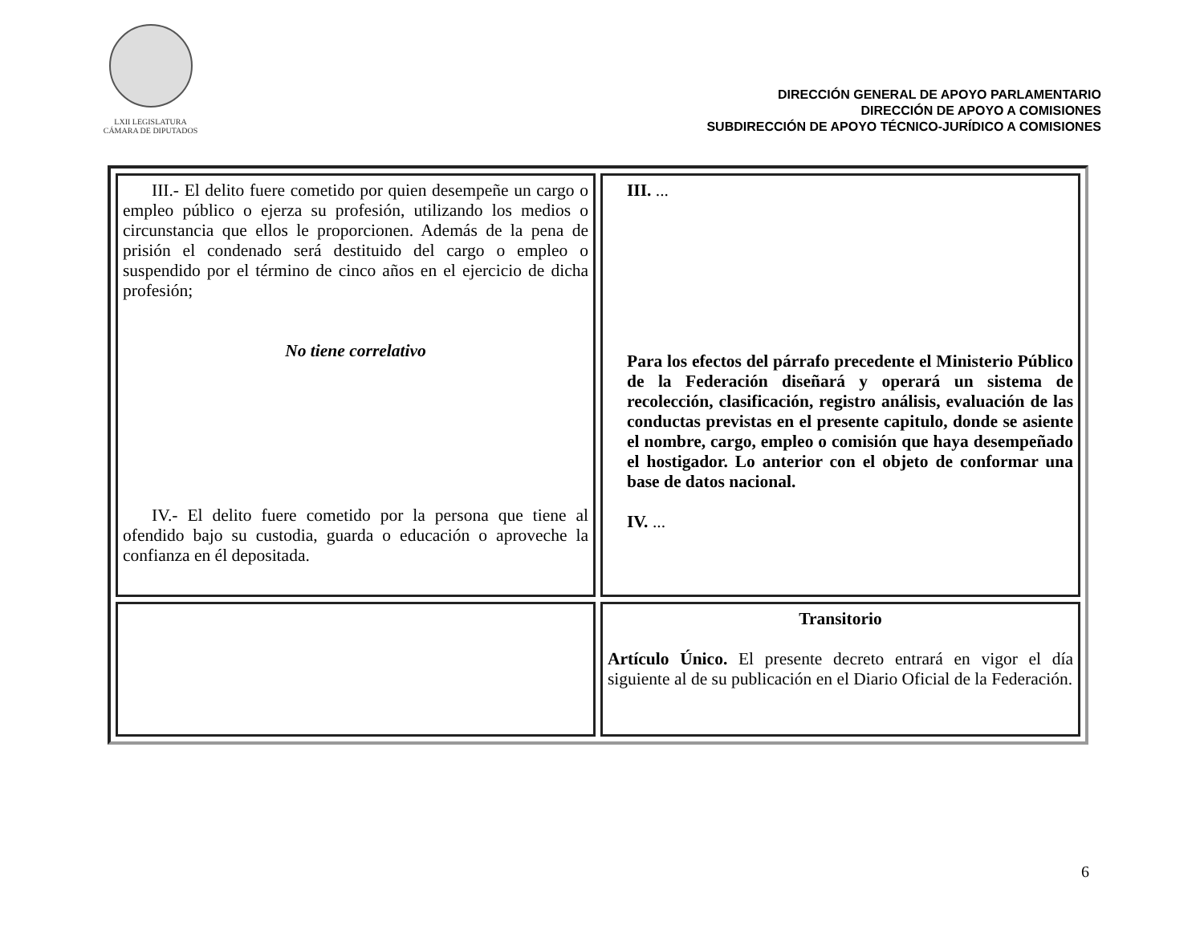LXII LEGISLATURA
CÁMARA DE DIPUTADOS
DIRECCIÓN GENERAL DE APOYO PARLAMENTARIO
DIRECCIÓN DE APOYO A COMISIONES
SUBDIRECCIÓN DE APOYO TÉCNICO-JURÍDICO A COMISIONES
| III.- El delito fuere cometido por quien desempeñe un cargo o empleo público o ejerza su profesión, utilizando los medios o circunstancia que ellos le proporcionen. Además de la pena de prisión el condenado será destituido del cargo o empleo o suspendido por el término de cinco años en el ejercicio de dicha profesión; No tiene correlativo IV.- El delito fuere cometido por la persona que tiene al ofendido bajo su custodia, guarda o educación o aproveche la confianza en él depositada. | III. ... Para los efectos del párrafo precedente el Ministerio Público de la Federación diseñará y operará un sistema de recolección, clasificación, registro análisis, evaluación de las conductas previstas en el presente capitulo, donde se asiente el nombre, cargo, empleo o comisión que haya desempeñado el hostigador. Lo anterior con el objeto de conformar una base de datos nacional. IV. ... |
| | Transitorio Artículo Único. El presente decreto entrará en vigor el día siguiente al de su publicación en el Diario Oficial de la Federación. |
6